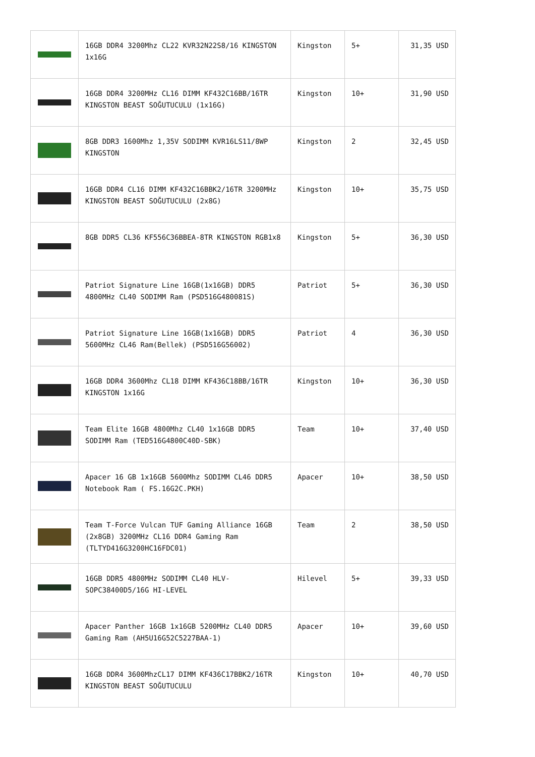| | 16GB DDR4 3200Mhz CL22 KVR32N22S8/16 KINGSTON 1x16G | Kingston | 5+ | 31,35 USD |
| | 16GB DDR4 3200MHz CL16 DIMM KF432C16BB/16TR KINGSTON BEAST SOĞUTUCULU (1x16G) | Kingston | 10+ | 31,90 USD |
| | 8GB DDR3 1600Mhz 1,35V SODIMM KVR16LS11/8WP KINGSTON | Kingston | 2 | 32,45 USD |
| | 16GB DDR4 CL16 DIMM KF432C16BBK2/16TR 3200MHz KINGSTON BEAST SOĞUTUCULU (2x8G) | Kingston | 10+ | 35,75 USD |
| | 8GB DDR5 CL36 KF556C36BBEA-8TR KINGSTON RGB1x8 | Kingston | 5+ | 36,30 USD |
| | Patriot Signature Line 16GB(1x16GB) DDR5 4800MHz CL40 SODIMM Ram (PSD516G480081S) | Patriot | 5+ | 36,30 USD |
| | Patriot Signature Line 16GB(1x16GB) DDR5 5600MHz CL46 Ram(Bellek) (PSD516G56002) | Patriot | 4 | 36,30 USD |
| | 16GB DDR4 3600Mhz CL18 DIMM KF436C18BB/16TR KINGSTON 1x16G | Kingston | 10+ | 36,30 USD |
| | Team Elite 16GB 4800Mhz CL40 1x16GB DDR5 SODIMM Ram (TED516G4800C40D-SBK) | Team | 10+ | 37,40 USD |
| | Apacer 16 GB 1x16GB 5600Mhz SODIMM CL46 DDR5 Notebook Ram ( FS.16G2C.PKH) | Apacer | 10+ | 38,50 USD |
| | Team T-Force Vulcan TUF Gaming Alliance 16GB (2x8GB) 3200MHz CL16 DDR4 Gaming Ram (TLTYD416G3200HC16FDC01) | Team | 2 | 38,50 USD |
| | 16GB DDR5 4800MHz SODIMM CL40 HLV-SOPC38400D5/16G HI-LEVEL | Hilevel | 5+ | 39,33 USD |
| | Apacer Panther 16GB 1x16GB 5200MHz CL40 DDR5 Gaming Ram (AH5U16G52C5227BAA-1) | Apacer | 10+ | 39,60 USD |
| | 16GB DDR4 3600MhzCL17 DIMM KF436C17BBK2/16TR KINGSTON BEAST SOĞUTUCULU | Kingston | 10+ | 40,70 USD |